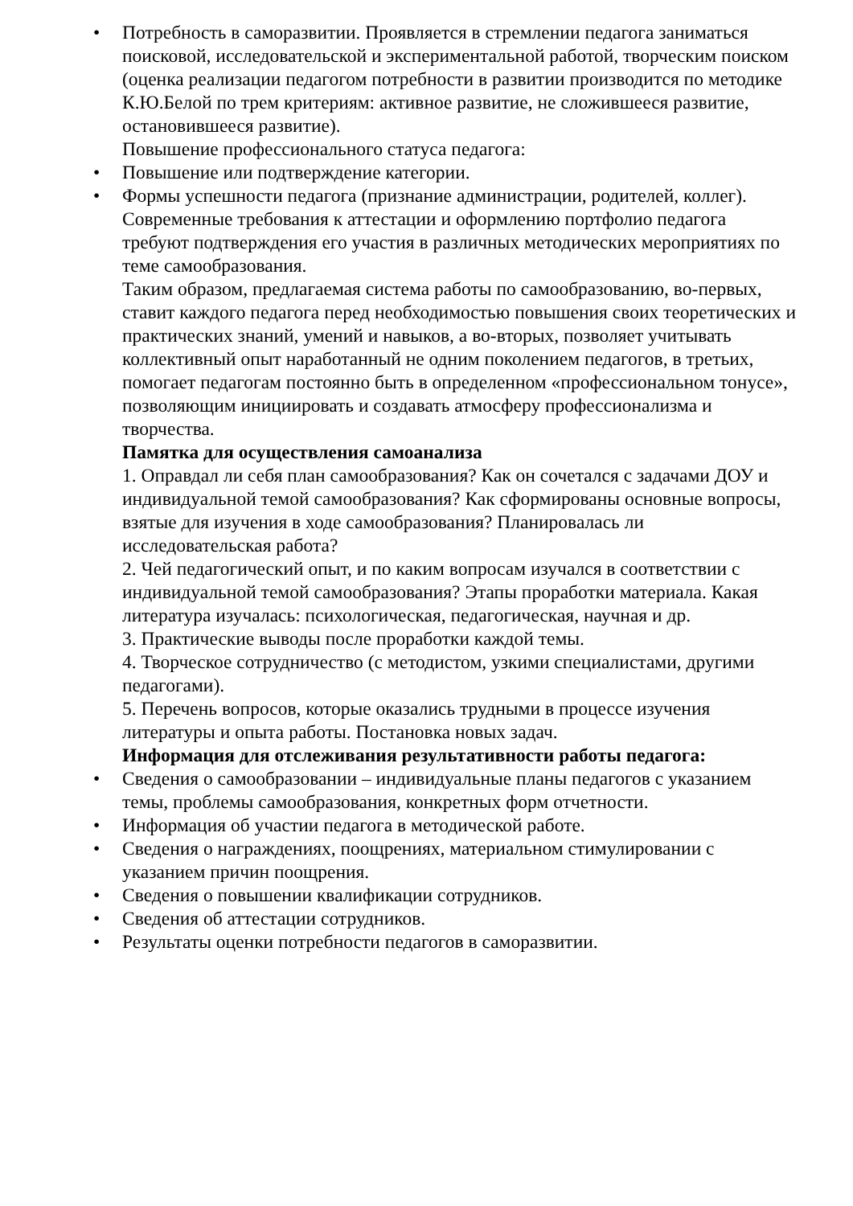• Потребность в саморазвитии. Проявляется в стремлении педагога заниматься поисковой, исследовательской и экспериментальной работой, творческим поиском (оценка реализации педагогом потребности в развитии производится по методике К.Ю.Белой по трем критериям: активное развитие, не сложившееся развитие, остановившееся развитие).
Повышение профессионального статуса педагога:
• Повышение или подтверждение категории.
• Формы успешности педагога (признание администрации, родителей, коллег).
Современные требования к аттестации и оформлению портфолио педагога требуют подтверждения его участия в различных методических мероприятиях по теме самообразования.
Таким образом, предлагаемая система работы по самообразованию, во-первых, ставит каждого педагога перед необходимостью повышения своих теоретических и практических знаний, умений и навыков, а во-вторых, позволяет учитывать коллективный опыт наработанный не одним поколением педагогов, в третьих, помогает педагогам постоянно быть в определенном «профессиональном тонусе», позволяющим инициировать и создавать атмосферу профессионализма и творчества.
Памятка для осуществления самоанализа
1. Оправдал ли себя план самообразования? Как он сочетался с задачами ДОУ и индивидуальной темой самообразования? Как сформированы основные вопросы, взятые для изучения в ходе самообразования? Планировалась ли исследовательская работа?
2. Чей педагогический опыт, и по каким вопросам изучался в соответствии с индивидуальной темой самообразования? Этапы проработки материала. Какая литература изучалась: психологическая, педагогическая, научная и др.
3. Практические выводы после проработки каждой темы.
4. Творческое сотрудничество (с методистом, узкими специалистами, другими педагогами).
5. Перечень вопросов, которые оказались трудными в процессе изучения литературы и опыта работы. Постановка новых задач.
Информация для отслеживания результативности работы педагога:
• Сведения о самообразовании – индивидуальные планы педагогов с указанием темы, проблемы самообразования, конкретных форм отчетности.
• Информация об участии педагога в методической работе.
• Сведения о награждениях, поощрениях, материальном стимулировании с указанием причин поощрения.
• Сведения о повышении квалификации сотрудников.
• Сведения об аттестации сотрудников.
• Результаты оценки потребности педагогов в саморазвитии.